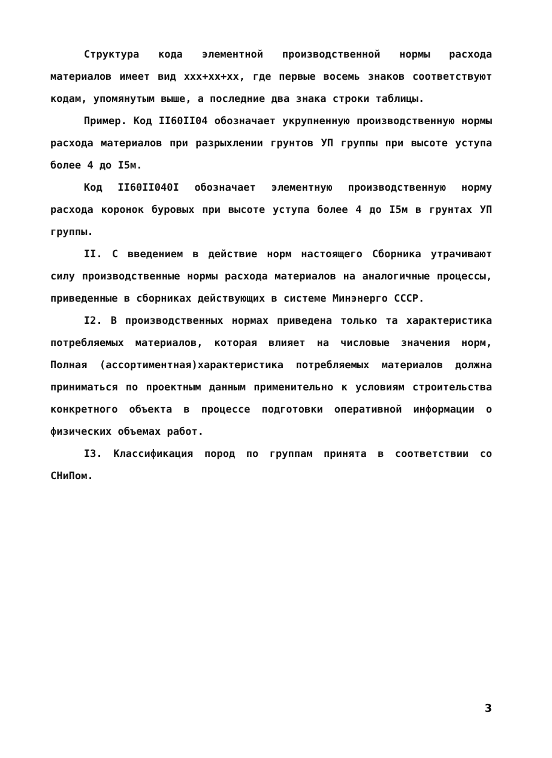Структура кода элементной производственной нормы расхода материалов имеет вид ххх+хх+хх, где первые восемь знаков соответствуют кодам, упомянутым выше, а последние два знака строки таблицы.
Пример. Код II60II04 обозначает укрупненную производственную нормы расхода материалов при разрыхлении грунтов УП группы при высоте уступа более 4 до I5м.
Код II60II040I обозначает элементную производственную норму расхода коронок буровых при высоте уступа более 4 до I5м в грунтах УП группы.
II. С введением в действие норм настоящего Сборника утрачивают силу производственные нормы расхода материалов на аналогичные процессы, приведенные в сборниках действующих в системе Минэнерго СССР.
I2. В производственных нормах приведена только та характеристика потребляемых материалов, которая влияет на числовые значения норм, Полная (ассортиментная)характеристика потребляемых материалов должна приниматься по проектным данным применительно к условиям строительства конкретного объекта в процессе подготовки оперативной информации о физических объемах работ.
I3. Классификация пород по группам принята в соответствии со СНиПом.
3